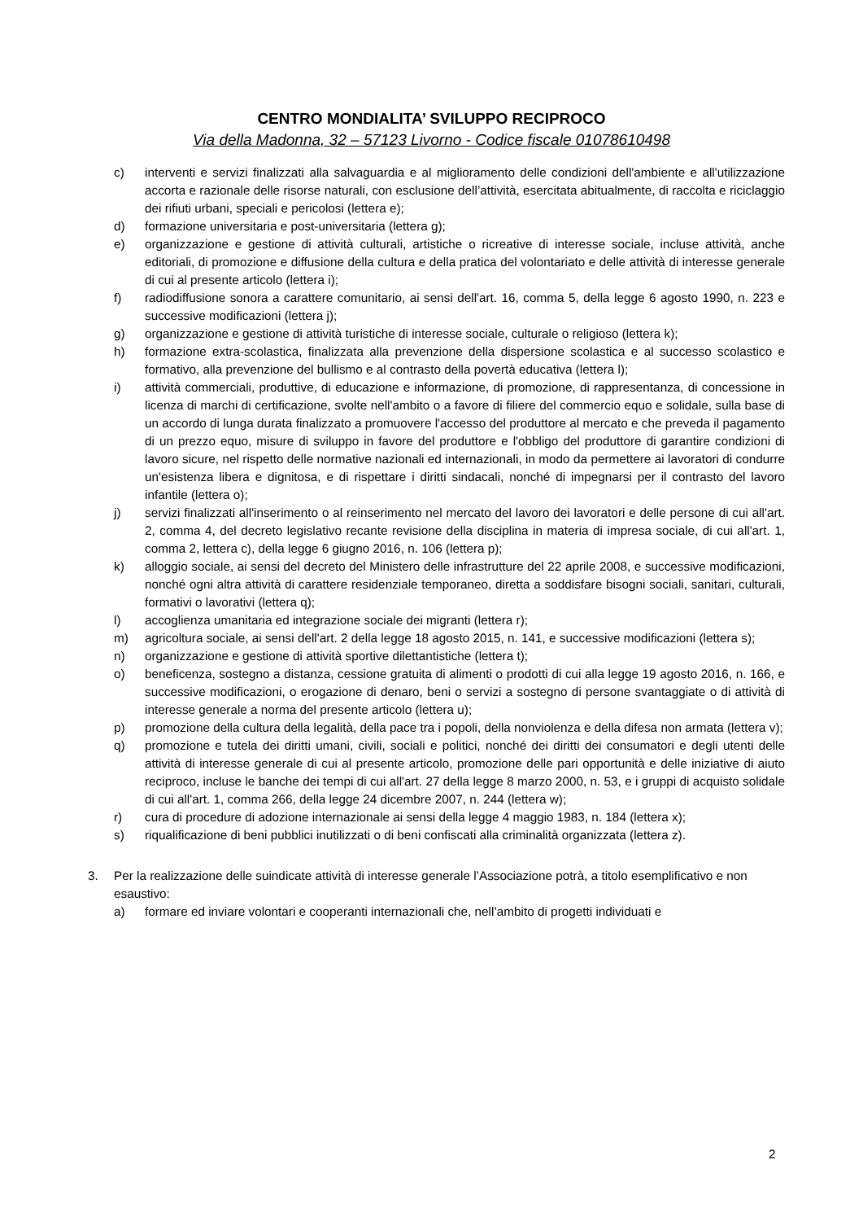CENTRO MONDIALITA’ SVILUPPO RECIPROCO
Via della Madonna, 32 – 57123 Livorno - Codice fiscale 01078610498
c) interventi e servizi finalizzati alla salvaguardia e al miglioramento delle condizioni dell'ambiente e all'utilizzazione accorta e razionale delle risorse naturali, con esclusione dell’attività, esercitata abitualmente, di raccolta e riciclaggio dei rifiuti urbani, speciali e pericolosi (lettera e);
d) formazione universitaria e post-universitaria (lettera g);
e) organizzazione e gestione di attività culturali, artistiche o ricreative di interesse sociale, incluse attività, anche editoriali, di promozione e diffusione della cultura e della pratica del volontariato e delle attività di interesse generale di cui al presente articolo (lettera i);
f) radiodiffusione sonora a carattere comunitario, ai sensi dell'art. 16, comma 5, della legge 6 agosto 1990, n. 223 e successive modificazioni (lettera j);
g) organizzazione e gestione di attività turistiche di interesse sociale, culturale o religioso (lettera k);
h) formazione extra-scolastica, finalizzata alla prevenzione della dispersione scolastica e al successo scolastico e formativo, alla prevenzione del bullismo e al contrasto della povertà educativa (lettera l);
i) attività commerciali, produttive, di educazione e informazione, di promozione, di rappresentanza, di concessione in licenza di marchi di certificazione, svolte nell'ambito o a favore di filiere del commercio equo e solidale, sulla base di un accordo di lunga durata finalizzato a promuovere l'accesso del produttore al mercato e che preveda il pagamento di un prezzo equo, misure di sviluppo in favore del produttore e l'obbligo del produttore di garantire condizioni di lavoro sicure, nel rispetto delle normative nazionali ed internazionali, in modo da permettere ai lavoratori di condurre un'esistenza libera e dignitosa, e di rispettare i diritti sindacali, nonché di impegnarsi per il contrasto del lavoro infantile (lettera o);
j) servizi finalizzati all'inserimento o al reinserimento nel mercato del lavoro dei lavoratori e delle persone di cui all'art. 2, comma 4, del decreto legislativo recante revisione della disciplina in materia di impresa sociale, di cui all'art. 1, comma 2, lettera c), della legge 6 giugno 2016, n. 106 (lettera p);
k) alloggio sociale, ai sensi del decreto del Ministero delle infrastrutture del 22 aprile 2008, e successive modificazioni, nonché ogni altra attività di carattere residenziale temporaneo, diretta a soddisfare bisogni sociali, sanitari, culturali, formativi o lavorativi (lettera q);
l) accoglienza umanitaria ed integrazione sociale dei migranti (lettera r);
m) agricoltura sociale, ai sensi dell'art. 2 della legge 18 agosto 2015, n. 141, e successive modificazioni (lettera s);
n) organizzazione e gestione di attività sportive dilettantistiche (lettera t);
o) beneficenza, sostegno a distanza, cessione gratuita di alimenti o prodotti di cui alla legge 19 agosto 2016, n. 166, e successive modificazioni, o erogazione di denaro, beni o servizi a sostegno di persone svantaggiate o di attività di interesse generale a norma del presente articolo (lettera u);
p) promozione della cultura della legalità, della pace tra i popoli, della nonviolenza e della difesa non armata (lettera v);
q) promozione e tutela dei diritti umani, civili, sociali e politici, nonché dei diritti dei consumatori e degli utenti delle attività di interesse generale di cui al presente articolo, promozione delle pari opportunità e delle iniziative di aiuto reciproco, incluse le banche dei tempi di cui all'art. 27 della legge 8 marzo 2000, n. 53, e i gruppi di acquisto solidale di cui all'art. 1, comma 266, della legge 24 dicembre 2007, n. 244 (lettera w);
r) cura di procedure di adozione internazionale ai sensi della legge 4 maggio 1983, n. 184 (lettera x);
s) riqualificazione di beni pubblici inutilizzati o di beni confiscati alla criminalità organizzata (lettera z).
3. Per la realizzazione delle suindicate attività di interesse generale l’Associazione potrà, a titolo esemplificativo e non esaustivo:
a) formare ed inviare volontari e cooperanti internazionali che, nell’ambito di progetti individuati e
2